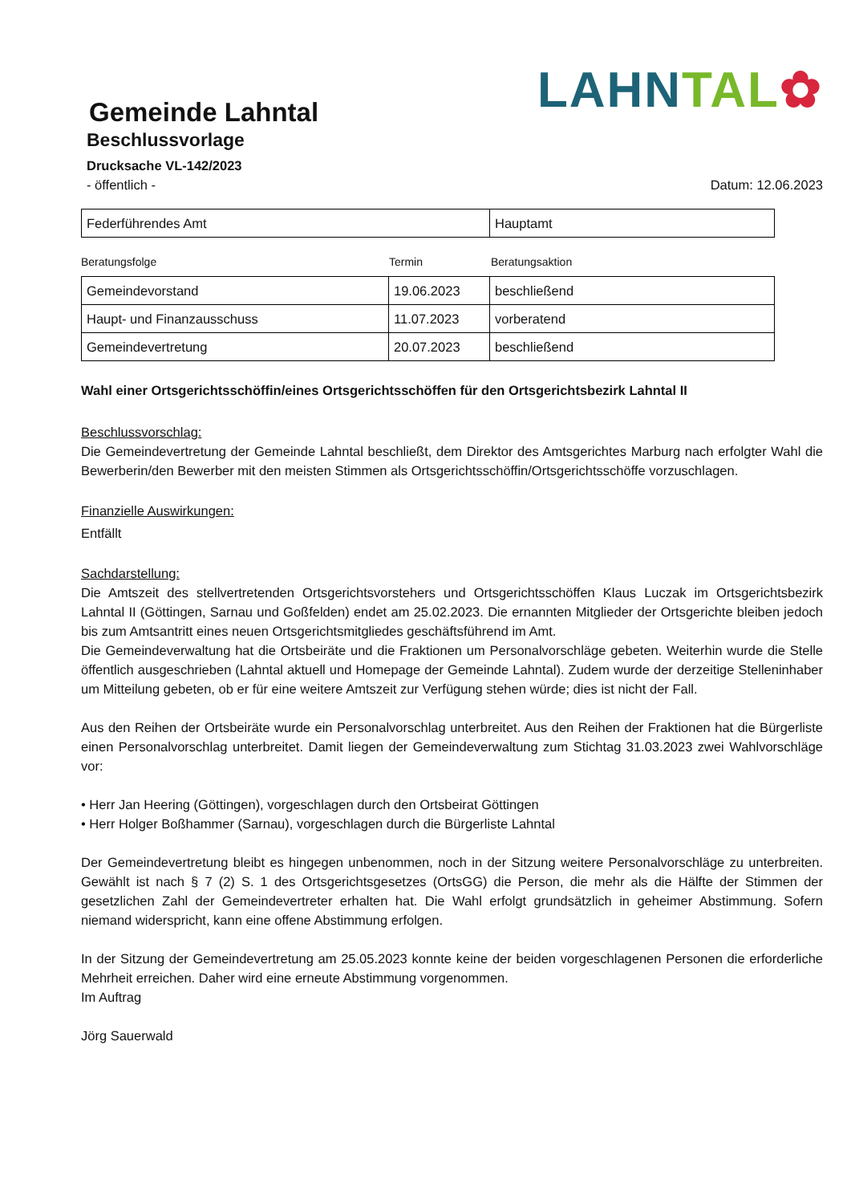Gemeinde Lahntal
LAHN TAL✿
Beschlussvorlage
Drucksache VL-142/2023
- öffentlich - Datum: 12.06.2023
| Federführendes Amt | Hauptamt |
Beratungsfolge Termin Beratungsaktion
| Gemeindevorstand | 19.06.2023 | beschließend |
| Haupt- und Finanzausschuss | 11.07.2023 | vorberatend |
| Gemeindevertretung | 20.07.2023 | beschließend |
Wahl einer Ortsgerichtsschöffin/eines Ortsgerichtsschöffen für den Ortsgerichtsbezirk Lahntal II
Beschlussvorschlag:
Die Gemeindevertretung der Gemeinde Lahntal beschließt, dem Direktor des Amtsgerichtes Marburg nach erfolgter Wahl die Bewerberin/den Bewerber mit den meisten Stimmen als Ortsgerichtsschöffin/Ortsgerichtsschöffe vorzuschlagen.
Finanzielle Auswirkungen:
Entfällt
Sachdarstellung:
Die Amtszeit des stellvertretenden Ortsgerichtsvorstehers und Ortsgerichtsschöffen Klaus Luczak im Ortsgerichtsbezirk Lahntal II (Göttingen, Sarnau und Goßfelden) endet am 25.02.2023. Die ernannten Mitglieder der Ortsgerichte bleiben jedoch bis zum Amtsantritt eines neuen Ortsgerichtsmitgliedes geschäftsführend im Amt.
Die Gemeindeverwaltung hat die Ortsbeiräte und die Fraktionen um Personalvorschläge gebeten. Weiterhin wurde die Stelle öffentlich ausgeschrieben (Lahntal aktuell und Homepage der Gemeinde Lahntal). Zudem wurde der derzeitige Stelleninhaber um Mitteilung gebeten, ob er für eine weitere Amtszeit zur Verfügung stehen würde; dies ist nicht der Fall.
Aus den Reihen der Ortsbeiräte wurde ein Personalvorschlag unterbreitet. Aus den Reihen der Fraktionen hat die Bürgerliste einen Personalvorschlag unterbreitet. Damit liegen der Gemeindeverwaltung zum Stichtag 31.03.2023 zwei Wahlvorschläge vor:
• Herr Jan Heering (Göttingen), vorgeschlagen durch den Ortsbeirat Göttingen
• Herr Holger Boßhammer (Sarnau), vorgeschlagen durch die Bürgerliste Lahntal
Der Gemeindevertretung bleibt es hingegen unbenommen, noch in der Sitzung weitere Personalvorschläge zu unterbreiten. Gewählt ist nach § 7 (2) S. 1 des Ortsgerichtsgesetzes (OrtsGG) die Person, die mehr als die Hälfte der Stimmen der gesetzlichen Zahl der Gemeindevertreter erhalten hat. Die Wahl erfolgt grundsätzlich in geheimer Abstimmung. Sofern niemand widerspricht, kann eine offene Abstimmung erfolgen.
In der Sitzung der Gemeindevertretung am 25.05.2023 konnte keine der beiden vorgeschlagenen Personen die erforderliche Mehrheit erreichen. Daher wird eine erneute Abstimmung vorgenommen.
Im Auftrag
Jörg Sauerwald